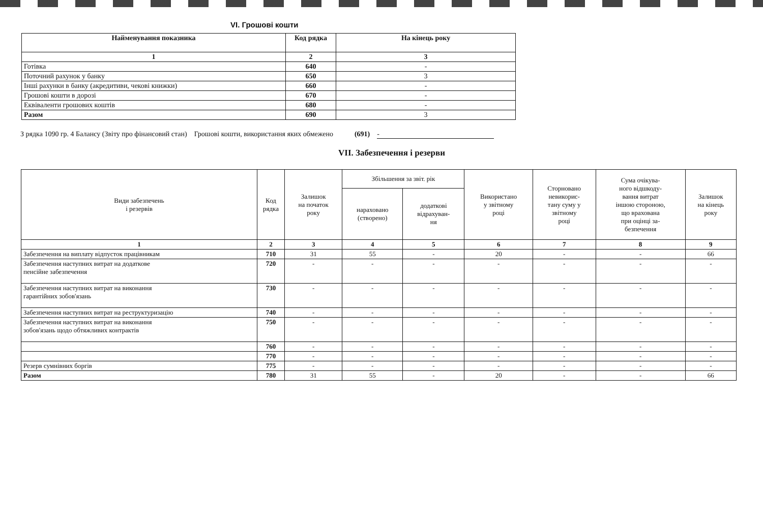VI. Грошові кошти
| Найменування показника | Код рядка | На кінець року |
| --- | --- | --- |
| 1 | 2 | 3 |
| Готівка | 640 | - |
| Поточний рахунок у банку | 650 | 3 |
| Інші рахунки в банку (акредитиви, чекові книжки) | 660 | - |
| Грошові кошти в дорозі | 670 | - |
| Еквіваленти грошових коштів | 680 | - |
| Разом | 690 | 3 |
З рядка 1090 гр. 4 Балансу (Звіту про фінансовий стан) Грошові кошти, використання яких обмежено (691) -
VII. Забезпечення і резерви
| Види забезпечень і резервів | Код рядка | Залишок на початок року | Збільшення за звіт. рік | | Використано у звітному році | Сторновано невикорис- тану суму у звітному році | Сума очікува- ного відшкоду- вання витрат іншою стороною, що врахована при оцінці за- безпечення | Залишок на кінець року |
| --- | --- | --- | --- | --- | --- | --- | --- | --- |
| | | | нараховано (створено) | додаткові відрахуван- ня | | | | |
| 1 | 2 | 3 | 4 | 5 | 6 | 7 | 8 | 9 |
| Забезпечення на виплату відпусток працівникам | 710 | 31 | 55 | - | 20 | - | - | 66 |
| Забезпечення наступних витрат на додаткове пенсійне забезпечення | 720 | - | - | - | - | - | - | - |
| Забезпечення наступних витрат на виконання гарантійних зобов'язань | 730 | - | - | - | - | - | - | - |
| Забезпечення наступних витрат на реструктуризацію | 740 | - | - | - | - | - | - | - |
| Забезпечення наступних витрат на виконання зобов'язань щодо обтяжливих контрактів | 750 | - | - | - | - | - | - | - |
| | 760 | - | - | - | - | - | - | - |
| | 770 | - | - | - | - | - | - | - |
| Резерв сумнівних боргів | 775 | - | - | - | - | - | - | - |
| Разом | 780 | 31 | 55 | - | 20 | - | - | 66 |